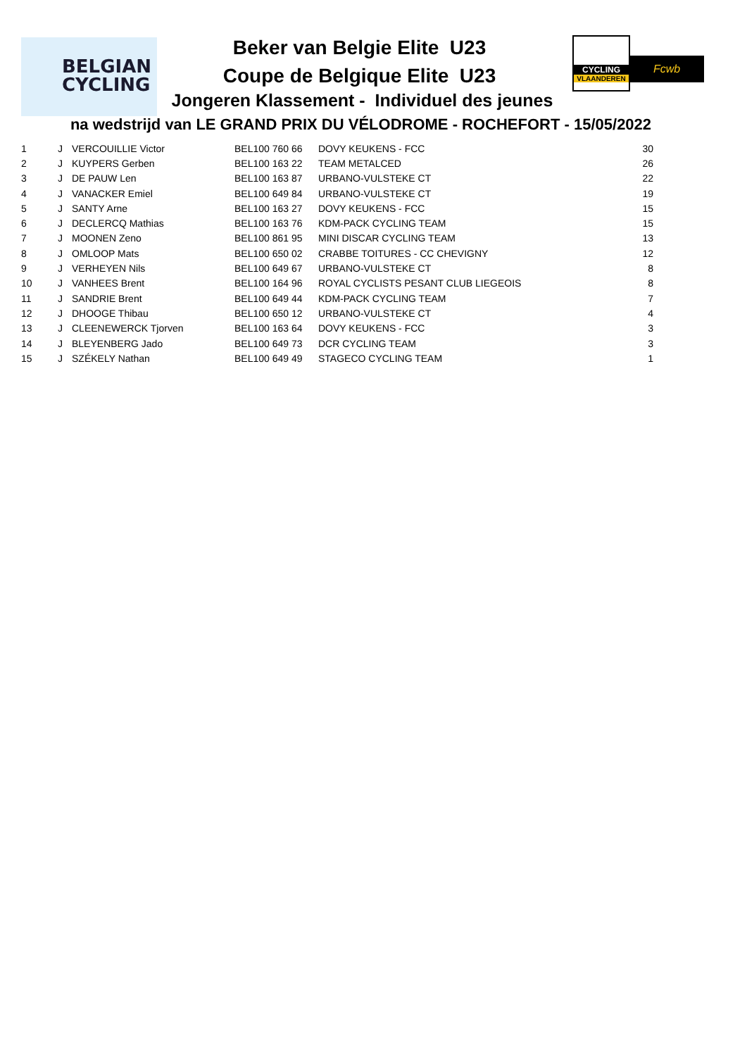BELGIAN
CYCLING
CYCLING
VLAANDEREN
Fcwb
Beker van Belgie Elite U23
Coupe de Belgique Elite U23
Jongeren Klassement - Individuel des jeunes
na wedstrijd van LE GRAND PRIX DU VÉLODROME - ROCHEFORT - 15/05/2022
| 1 | J | VERCOUILLIE Victor | BEL100 760 66 | DOVY KEUKENS - FCC | 30 |
| 2 | J | KUYPERS Gerben | BEL100 163 22 | TEAM METALCED | 26 |
| 3 | J | DE PAUW Len | BEL100 163 87 | URBANO-VULSTEKE CT | 22 |
| 4 | J | VANACKER Emiel | BEL100 649 84 | URBANO-VULSTEKE CT | 19 |
| 5 | J | SANTY Arne | BEL100 163 27 | DOVY KEUKENS - FCC | 15 |
| 6 | J | DECLERCQ Mathias | BEL100 163 76 | KDM-PACK CYCLING TEAM | 15 |
| 7 | J | MOONEN Zeno | BEL100 861 95 | MINI DISCAR CYCLING TEAM | 13 |
| 8 | J | OMLOOP Mats | BEL100 650 02 | CRABBE TOITURES - CC CHEVIGNY | 12 |
| 9 | J | VERHEYEN Nils | BEL100 649 67 | URBANO-VULSTEKE CT | 8 |
| 10 | J | VANHEES Brent | BEL100 164 96 | ROYAL CYCLISTS PESANT CLUB LIEGEOIS | 8 |
| 11 | J | SANDRIE Brent | BEL100 649 44 | KDM-PACK CYCLING TEAM | 7 |
| 12 | J | DHOOGE Thibau | BEL100 650 12 | URBANO-VULSTEKE CT | 4 |
| 13 | J | CLEENEWERCK Tjorven | BEL100 163 64 | DOVY KEUKENS - FCC | 3 |
| 14 | J | BLEYENBERG Jado | BEL100 649 73 | DCR CYCLING TEAM | 3 |
| 15 | J | SZÉKELY Nathan | BEL100 649 49 | STAGECO CYCLING TEAM | 1 |